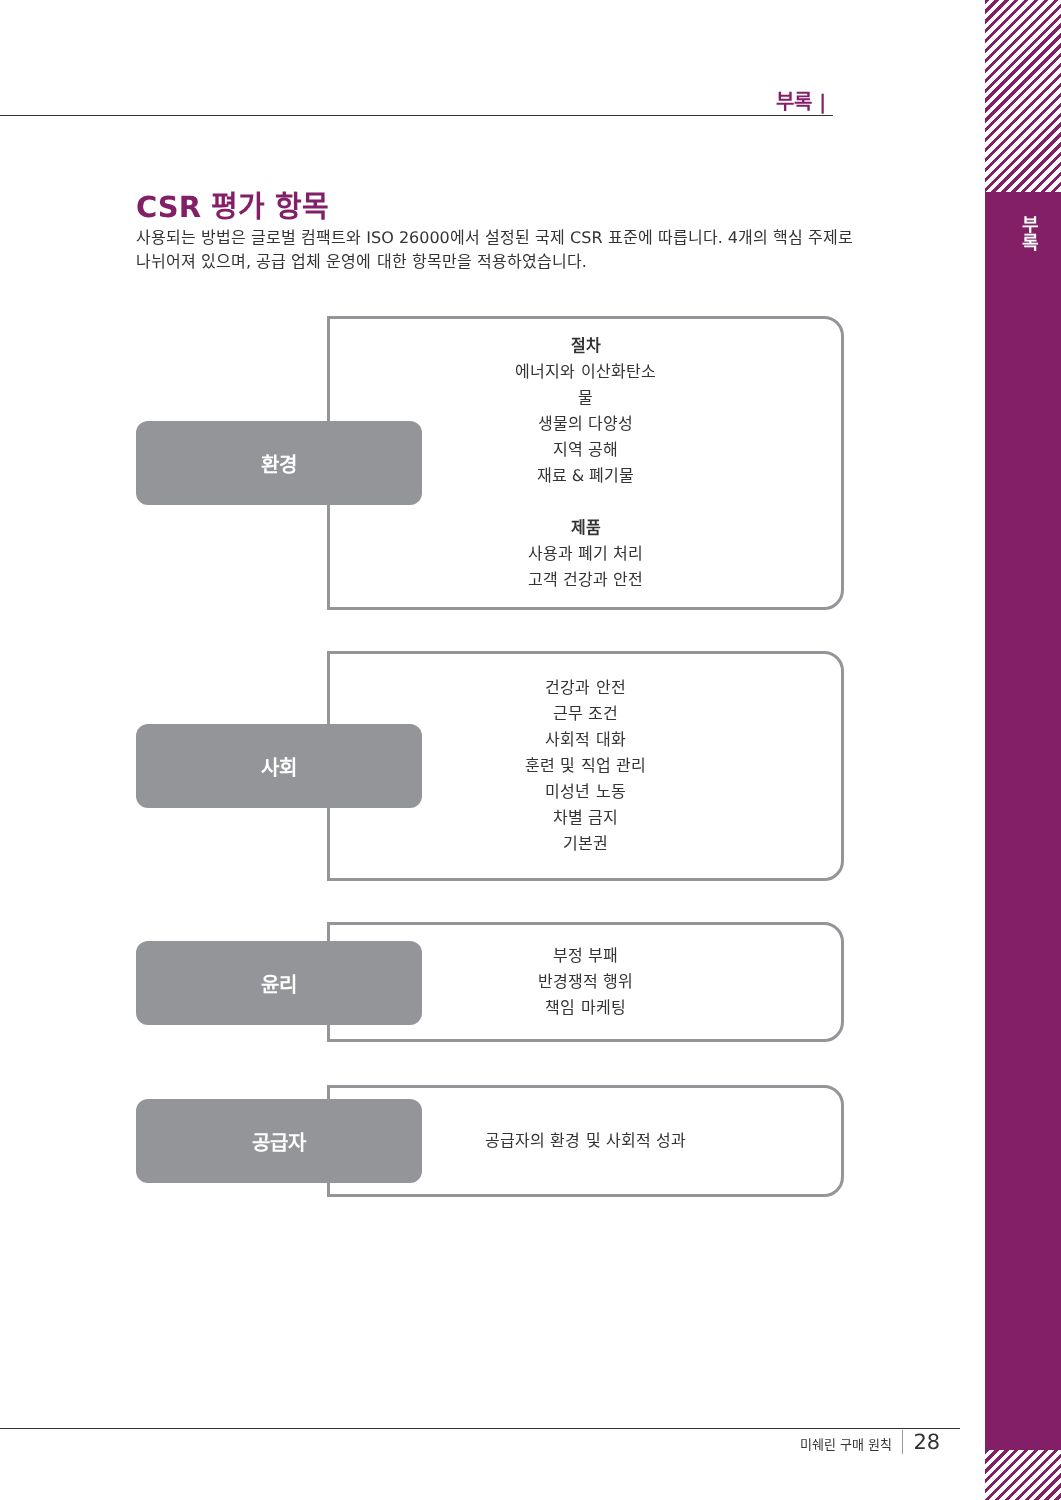부록
부록 |
CSR 평가 항목
사용되는 방법은 글로벌 컴팩트와 ISO 26000에서 설정된 국제 CSR 표준에 따릅니다. 4개의 핵심 주제로 나뉘어져 있으며, 공급 업체 운영에 대한 항목만을 적용하였습니다.
절차
에너지와 이산화탄소
물
생물의 다양성
지역 공해
재료 & 폐기물
제품
사용과 폐기 처리
고객 건강과 안전
환경
건강과 안전
근무 조건
사회적 대화
훈련 및 직업 관리
미성년 노동
차별 금지
기본권
사회
부정 부패
반경쟁적 행위
책임 마케팅
윤리
공급자의 환경 및 사회적 성과
공급자
미쉐린 구매 원칙 28